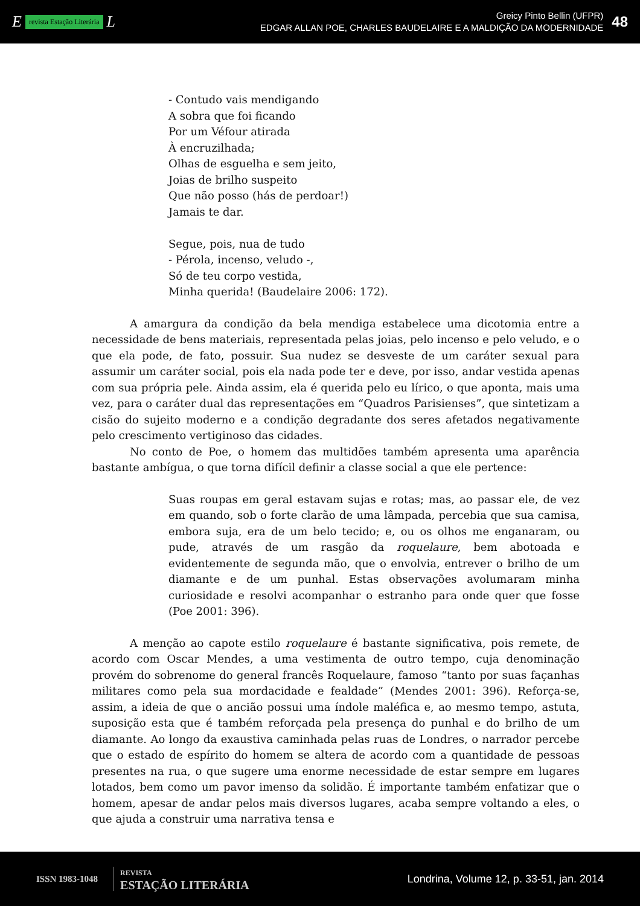Erevista Estação Literária L
Greicy Pinto Bellin (UFPR)
EDGAR ALLAN POE, CHARLES BAUDELAIRE E A MALDIÇÃO DA MODERNIDADE
48
- Contudo vais mendigando
A sobra que foi ficando
Por um Véfour atirada
À encruzilhada;
Olhas de esguelha e sem jeito,
Joias de brilho suspeito
Que não posso (hás de perdoar!)
Jamais te dar.
Segue, pois, nua de tudo
- Pérola, incenso, veludo -,
Só de teu corpo vestida,
Minha querida! (Baudelaire 2006: 172).
A amargura da condição da bela mendiga estabelece uma dicotomia entre a necessidade de bens materiais, representada pelas joias, pelo incenso e pelo veludo, e o que ela pode, de fato, possuir. Sua nudez se desveste de um caráter sexual para assumir um caráter social, pois ela nada pode ter e deve, por isso, andar vestida apenas com sua própria pele. Ainda assim, ela é querida pelo eu lírico, o que aponta, mais uma vez, para o caráter dual das representações em “Quadros Parisienses”, que sintetizam a cisão do sujeito moderno e a condição degradante dos seres afetados negativamente pelo crescimento vertiginoso das cidades.
No conto de Poe, o homem das multidões também apresenta uma aparência bastante ambígua, o que torna difícil definir a classe social a que ele pertence:
Suas roupas em geral estavam sujas e rotas; mas, ao passar ele, de vez em quando, sob o forte clarão de uma lâmpada, percebia que sua camisa, embora suja, era de um belo tecido; e, ou os olhos me enganaram, ou pude, através de um rasgão da roquelaure, bem abotoada e evidentemente de segunda mão, que o envolvia, entrever o brilho de um diamante e de um punhal. Estas observações avolumaram minha curiosidade e resolvi acompanhar o estranho para onde quer que fosse (Poe 2001: 396).
A menção ao capote estilo roquelaure é bastante significativa, pois remete, de acordo com Oscar Mendes, a uma vestimenta de outro tempo, cuja denominação provém do sobrenome do general francês Roquelaure, famoso “tanto por suas façanhas militares como pela sua mordacidade e fealdade” (Mendes 2001: 396). Reforça-se, assim, a ideia de que o ancião possui uma índole maléfica e, ao mesmo tempo, astuta, suposição esta que é também reforçada pela presença do punhal e do brilho de um diamante. Ao longo da exaustiva caminhada pelas ruas de Londres, o narrador percebe que o estado de espírito do homem se altera de acordo com a quantidade de pessoas presentes na rua, o que sugere uma enorme necessidade de estar sempre em lugares lotados, bem como um pavor imenso da solidão. É importante também enfatizar que o homem, apesar de andar pelos mais diversos lugares, acaba sempre voltando a eles, o que ajuda a construir uma narrativa tensa e
ISSN 1983-1048
REVISTA
ESTAÇÃO LITERÁRIA
Londrina, Volume 12, p. 33-51, jan. 2014